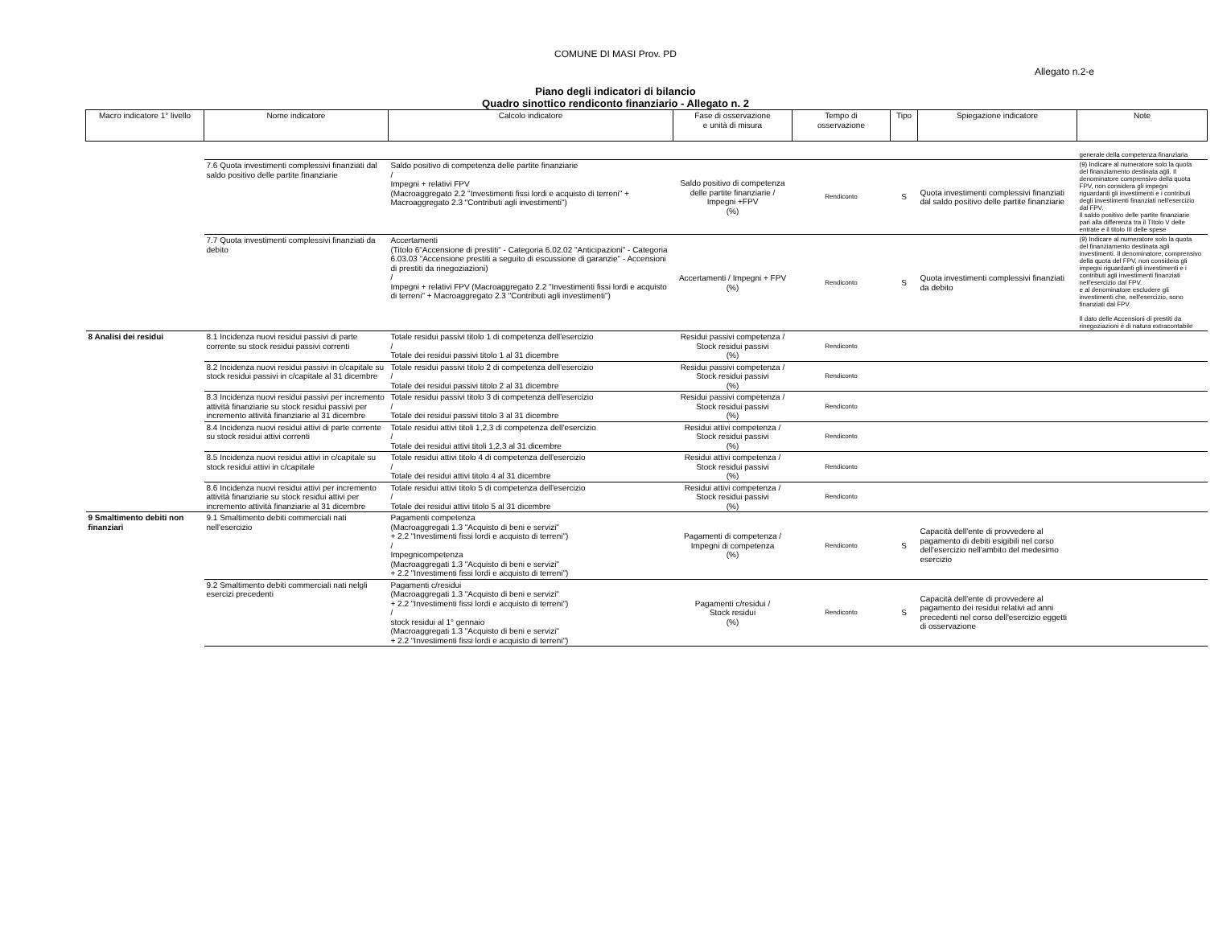COMUNE DI MASI Prov. PD
Allegato n.2-e
Piano degli indicatori di bilancio
Quadro sinottico rendiconto finanziario - Allegato n. 2
| Macro indicatore 1° livello | Nome indicatore | Calcolo indicatore | Fase di osservazione e unità di misura | Tempo di osservazione | Tipo | Spiegazione indicatore | Note |
| --- | --- | --- | --- | --- | --- | --- | --- |
| | | | | | | | generale della competenza finanziaria |
| | 7.6 Quota investimenti complessivi finanziati dal saldo positivo delle partite finanziarie | Saldo positivo di competenza delle partite finanziarie / Impegni + relativi FPV (Macroaggregato 2.2 "Investimenti fissi lordi e acquisto di terreni" + Macroaggregato 2.3 "Contributi agli investimenti") | Saldo positivo di competenza delle partite finanziarie / Impegni +FPV (%) | Rendiconto | S | Quota investimenti complessivi finanziati dal saldo positivo delle partite finanziarie | (9) Indicare al numeratore solo la quota del finanziamento destinata agli. Il denominatore comprensivo della quota FPV, non considera gli impegni riguardanti gli investimenti e i contributi degli investimenti finanziati nell'esercizio dal FPV. Il saldo positivo delle partite finanziarie pari alla differenza tra il TItolo V delle entrate e il titolo III delle spese |
| | 7.7 Quota investimenti complessivi finanziati da debito | Accertamenti (Titolo 6"Accensione di prestiti" - Categoria 6.02.02 "Anticipazioni" - Categoria 6.03.03 "Accensione prestiti a seguito di escussione di garanzie" - Accensioni di prestiti da rinegoziazioni) / Impegni + relativi FPV (Macroaggregato 2.2 "Investimenti fissi lordi e acquisto di terreni" + Macroaggregato 2.3 "Contributi agli investimenti") | Accertamenti / Impegni + FPV (%) | Rendiconto | S | Quota investimenti complessivi finanziati da debito | (9) Indicare al numeratore solo la quota del finanziamento destinata agli investimenti. Il denominatore, comprensivo della quota del FPV, non considera gli impegni riguardanti gli investimenti e i contributi agli investimenti finanziati nell'esercizio dal FPV. e al denominatore escludere gli investimenti che, nell'esercizio, sono finanziati dal FPV. Il dato delle Accensioni di prestiti da rinegoziazioni è di natura extracontabile |
| 8 Analisi dei residui | 8.1 Incidenza nuovi residui passivi di parte corrente su stock residui passivi correnti | Totale residui passivi titolo 1 di competenza dell'esercizio / Totale dei residui passivi titolo 1 al 31 dicembre | Residui passivi competenza / Stock residui passivi (%) | Rendiconto | | | |
| | 8.2 Incidenza nuovi residui passivi in c/capitale su stock residui passivi in c/capitale al 31 dicembre | Totale residui passivi titolo 2 di competenza dell'esercizio / Totale dei residui passivi titolo 2 al 31 dicembre | Residui passivi competenza / Stock residui passivi (%) | Rendiconto | | | |
| | 8.3 Incidenza nuovi residui passivi per incremento attività finanziarie su stock residui passivi per incremento attività finanziarie al 31 dicembre | Totale residui passivi titolo 3 di competenza dell'esercizio / Totale dei residui passivi titolo 3 al 31 dicembre | Residui passivi competenza / Stock residui passivi (%) | Rendiconto | | | |
| | 8.4 Incidenza nuovi residui attivi di parte corrente su stock residui attivi correnti | Totale residui attivi titoli 1,2,3 di competenza dell'esercizio / Totale dei residui attivi titoli 1,2,3 al 31 dicembre | Residui attivi competenza / Stock residui passivi (%) | Rendiconto | | | |
| | 8.5 Incidenza nuovi residui attivi in c/capitale su stock residui attivi in c/capitale | Totale residui attivi titolo 4 di competenza dell'esercizio / Totale dei residui attivi titolo 4 al 31 dicembre | Residui attivi competenza / Stock residui passivi (%) | Rendiconto | | | |
| | 8.6 Incidenza nuovi residui attivi per incremento attività finanziarie su stock residui attivi per incremento attività finanziarie al 31 dicembre | Totale residui attivi titolo 5 di competenza dell'esercizio / Totale dei residui attivi titolo 5 al 31 dicembre | Residui attivi competenza / Stock residui passivi (%) | Rendiconto | | | |
| 9 Smaltimento debiti non finanziari | 9.1 Smaltimento debiti commerciali nati nell'esercizio | Pagamenti competenza (Macroaggregati 1.3 "Acquisto di beni e servizi" + 2.2 "Investimenti fissi lordi e acquisto di terreni") / Impegnicompetenza (Macroaggregati 1.3 "Acquisto di beni e servizi" + 2.2 "Investimenti fissi lordi e acquisto di terreni") | Pagamenti di competenza / Impegni di competenza (%) | Rendiconto | S | Capacità dell'ente di provvedere al pagamento di debiti esigibili nel corso dell'esercizio nell'ambito del medesimo esercizio | |
| | 9.2 Smaltimento debiti commerciali nati nelgli esercizi precedenti | Pagamenti c/residui (Macroaggregati 1.3 "Acquisto di beni e servizi" + 2.2 "Investimenti fissi lordi e acquisto di terreni") / stock residui al 1° gennaio (Macroaggregati 1.3 "Acquisto di beni e servizi" + 2.2 "Investimenti fissi lordi e acquisto di terreni") | Pagamenti c/residui / Stock residui (%) | Rendiconto | S | Capacità dell'ente di provvedere al pagamento dei residui relativi ad anni precedenti nel corso dell'esercizio eggetti di osservazione | |